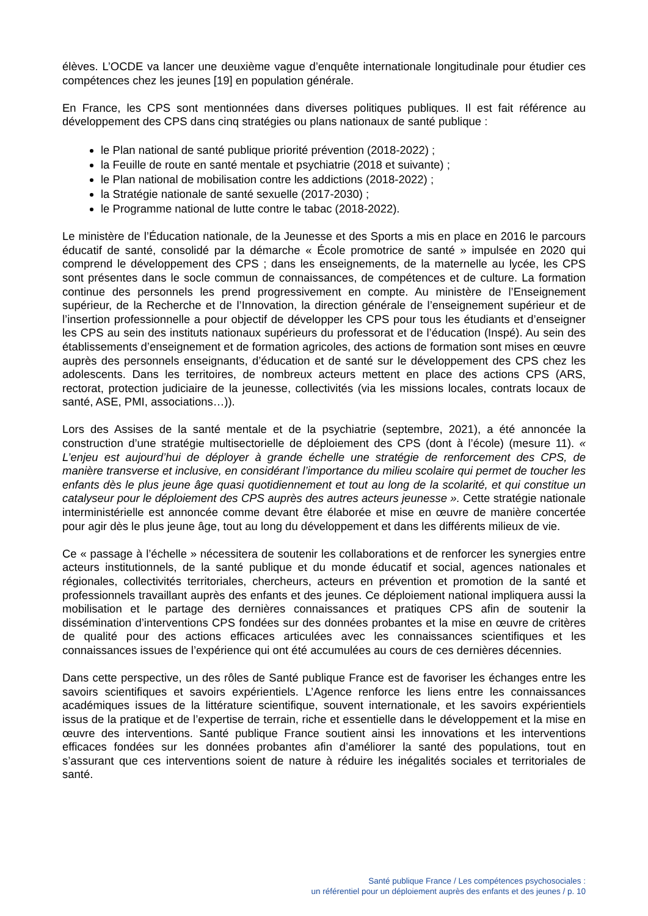élèves. L’OCDE va lancer une deuxième vague d’enquête internationale longitudinale pour étudier ces compétences chez les jeunes [19] en population générale.
En France, les CPS sont mentionnées dans diverses politiques publiques. Il est fait référence au développement des CPS dans cinq stratégies ou plans nationaux de santé publique :
le Plan national de santé publique priorité prévention (2018-2022) ;
la Feuille de route en santé mentale et psychiatrie (2018 et suivante) ;
le Plan national de mobilisation contre les addictions (2018-2022) ;
la Stratégie nationale de santé sexuelle (2017-2030) ;
le Programme national de lutte contre le tabac (2018-2022).
Le ministère de l’Éducation nationale, de la Jeunesse et des Sports a mis en place en 2016 le parcours éducatif de santé, consolidé par la démarche « École promotrice de santé » impulsée en 2020 qui comprend le développement des CPS ; dans les enseignements, de la maternelle au lycée, les CPS sont présentes dans le socle commun de connaissances, de compétences et de culture. La formation continue des personnels les prend progressivement en compte. Au ministère de l’Enseignement supérieur, de la Recherche et de l’Innovation, la direction générale de l’enseignement supérieur et de l’insertion professionnelle a pour objectif de développer les CPS pour tous les étudiants et d’enseigner les CPS au sein des instituts nationaux supérieurs du professorat et de l’éducation (Inspé). Au sein des établissements d’enseignement et de formation agricoles, des actions de formation sont mises en œuvre auprès des personnels enseignants, d’éducation et de santé sur le développement des CPS chez les adolescents. Dans les territoires, de nombreux acteurs mettent en place des actions CPS (ARS, rectorat, protection judiciaire de la jeunesse, collectivités (via les missions locales, contrats locaux de santé, ASE, PMI, associations…)).
Lors des Assises de la santé mentale et de la psychiatrie (septembre, 2021), a été annoncée la construction d’une stratégie multisectorielle de déploiement des CPS (dont à l’école) (mesure 11). « L’enjeu est aujourd’hui de déployer à grande échelle une stratégie de renforcement des CPS, de manière transverse et inclusive, en considérant l’importance du milieu scolaire qui permet de toucher les enfants dès le plus jeune âge quasi quotidiennement et tout au long de la scolarité, et qui constitue un catalyseur pour le déploiement des CPS auprès des autres acteurs jeunesse ». Cette stratégie nationale interministérielle est annoncée comme devant être élaborée et mise en œuvre de manière concertée pour agir dès le plus jeune âge, tout au long du développement et dans les différents milieux de vie.
Ce « passage à l’échelle » nécessitera de soutenir les collaborations et de renforcer les synergies entre acteurs institutionnels, de la santé publique et du monde éducatif et social, agences nationales et régionales, collectivités territoriales, chercheurs, acteurs en prévention et promotion de la santé et professionnels travaillant auprès des enfants et des jeunes. Ce déploiement national impliquera aussi la mobilisation et le partage des dernières connaissances et pratiques CPS afin de soutenir la dissémination d’interventions CPS fondées sur des données probantes et la mise en œuvre de critères de qualité pour des actions efficaces articulées avec les connaissances scientifiques et les connaissances issues de l’expérience qui ont été accumulées au cours de ces dernières décennies.
Dans cette perspective, un des rôles de Santé publique France est de favoriser les échanges entre les savoirs scientifiques et savoirs expérientiels. L’Agence renforce les liens entre les connaissances académiques issues de la littérature scientifique, souvent internationale, et les savoirs expérientiels issus de la pratique et de l’expertise de terrain, riche et essentielle dans le développement et la mise en œuvre des interventions. Santé publique France soutient ainsi les innovations et les interventions efficaces fondées sur les données probantes afin d’améliorer la santé des populations, tout en s’assurant que ces interventions soient de nature à réduire les inégalités sociales et territoriales de santé.
Santé publique France / Les compétences psychosociales :
un référentiel pour un déploiement auprès des enfants et des jeunes / p. 10